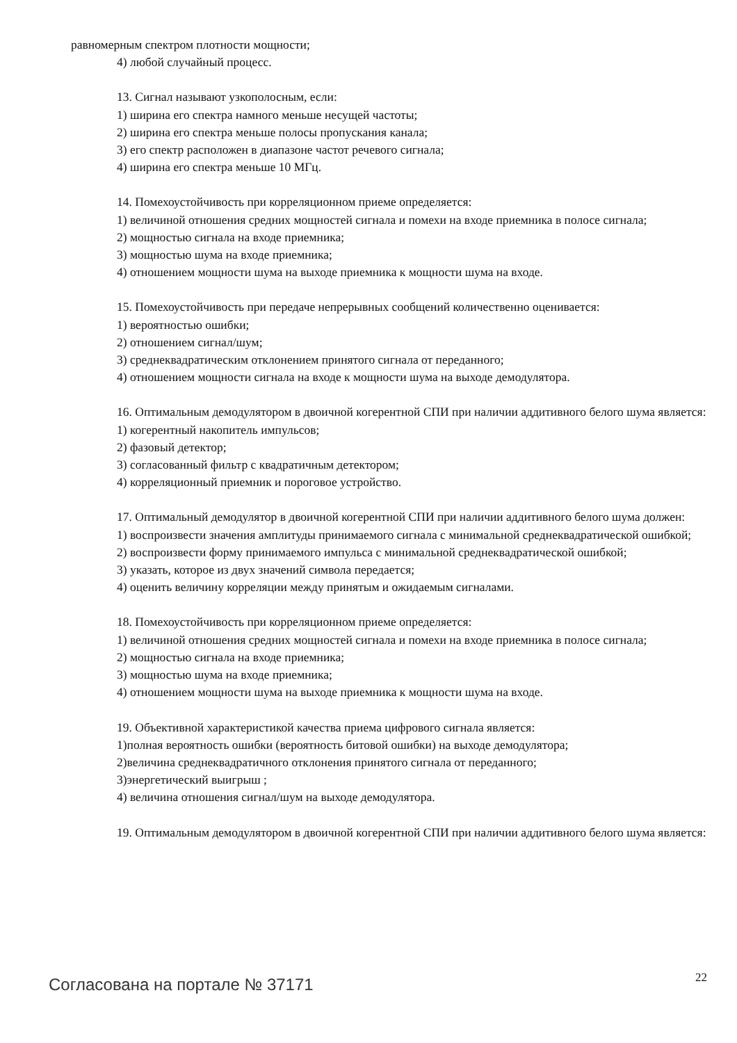равномерным спектром плотности мощности;
4) любой случайный процесс.
13. Сигнал называют узкополосным, если:
1) ширина его спектра намного меньше несущей частоты;
2) ширина его спектра меньше полосы пропускания канала;
3) его спектр расположен в диапазоне частот речевого сигнала;
4) ширина его спектра меньше 10 МГц.
14. Помехоустойчивость при корреляционном приеме определяется:
1) величиной отношения средних мощностей сигнала и помехи на входе приемника в полосе сигнала;
2) мощностью сигнала на входе приемника;
3) мощностью шума на входе приемника;
4) отношением мощности шума на выходе приемника к мощности шума на входе.
15. Помехоустойчивость при передаче непрерывных сообщений количественно оценивается:
1) вероятностью ошибки;
2) отношением сигнал/шум;
3) среднеквадратическим отклонением принятого сигнала от переданного;
4) отношением мощности сигнала на входе к мощности шума на выходе демодулятора.
16. Оптимальным демодулятором в двоичной когерентной СПИ при наличии аддитивного белого шума является:
1) когерентный накопитель импульсов;
2) фазовый детектор;
3) согласованный фильтр с квадратичным детектором;
4) корреляционный приемник и пороговое устройство.
17. Оптимальный демодулятор в двоичной когерентной СПИ при наличии аддитивного белого шума должен:
1) воспроизвести значения амплитуды принимаемого сигнала с минимальной среднеквадратической ошибкой;
2) воспроизвести форму принимаемого импульса с минимальной среднеквадратической ошибкой;
3) указать, которое из двух значений символа передается;
4) оценить величину корреляции между принятым и ожидаемым сигналами.
18. Помехоустойчивость при корреляционном приеме определяется:
1) величиной отношения средних мощностей сигнала и помехи на входе приемника в полосе сигнала;
2) мощностью сигнала на входе приемника;
3) мощностью шума на входе приемника;
4) отношением мощности шума на выходе приемника к мощности шума на входе.
19. Объективной характеристикой качества приема цифрового сигнала является:
1)полная вероятность ошибки (вероятность битовой ошибки) на выходе демодулятора;
2)величина среднеквадратичного отклонения принятого сигнала от переданного;
3)энергетический выигрыш ;
4) величина отношения сигнал/шум на выходе демодулятора.
19. Оптимальным демодулятором в двоичной когерентной СПИ при наличии аддитивного белого шума является:
Согласована на портале № 37171 22